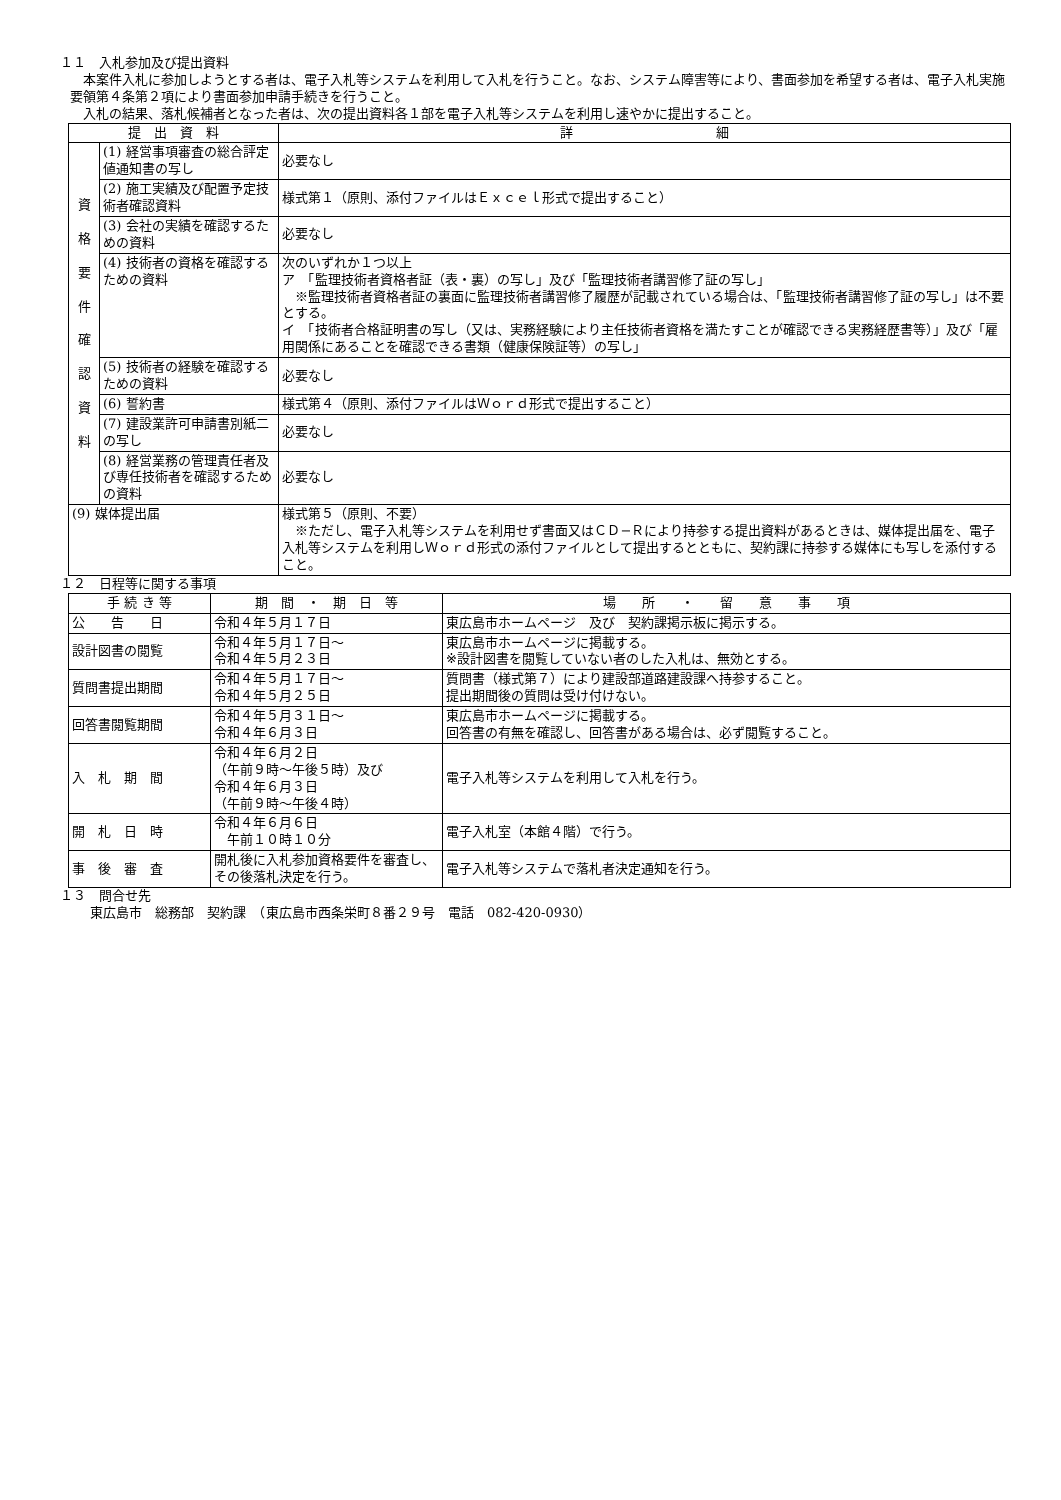１１　入札参加及び提出資料
本案件入札に参加しようとする者は、電子入札等システムを利用して入札を行うこと。なお、システム障害等により、書面参加を希望する者は、電子入札実施要領第４条第２項により書面参加申請手続きを行うこと。
入札の結果、落札候補者となった者は、次の提出資料各１部を電子入札等システムを利用し速やかに提出すること。
| 提 出 資 料 | | 詳 細 |
| --- | --- | --- |
| 資 格 要 件 確 認 資 料 | (1) 経営事項審査の総合評定値通知書の写し | 必要なし |
| | (2) 施工実績及び配置予定技術者確認資料 | 様式第１（原則、添付ファイルはＥｘｃｅｌ形式で提出すること） |
| | (3) 会社の実績を確認するための資料 | 必要なし |
| | (4) 技術者の資格を確認するための資料 | 次のいずれか１つ以上 ア 「監理技術者資格者証（表・裏）の写し」及び「監理技術者講習修了証の写し」 ※監理技術者資格者証の裏面に監理技術者講習修了履歴が記載されている場合は、「監理技術者講習修了証の写し」は不要とする。 イ 「技術者合格証明書の写し（又は、実務経験により主任技術者資格を満たすことが確認できる実務経歴書等）」及び「雇用関係にあることを確認できる書類（健康保険証等）の写し」 |
| | (5) 技術者の経験を確認するための資料 | 必要なし |
| | (6) 誓約書 | 様式第４（原則、添付ファイルはＷｏｒｄ形式で提出すること） |
| | (7) 建設業許可申請書別紙二の写し | 必要なし |
| | (8) 経営業務の管理責任者及び専任技術者を確認するための資料 | 必要なし |
| (9) 媒体提出届 | | 様式第５（原則、不要） ※ただし、電子入札等システムを利用せず書面又はＣＤ−Ｒにより持参する提出資料があるときは、媒体提出届を、電子入札等システムを利用しＷｏｒｄ形式の添付ファイルとして提出するとともに、契約課に持参する媒体にも写しを添付すること。 |
１２　日程等に関する事項
| 手 続 き 等 | 期 間 ・ 期 日 等 | 場 所 ・ 留 意 事 項 |
| --- | --- | --- |
| 公 告 日 | 令和４年５月１７日 | 東広島市ホームページ 及び 契約課掲示板に掲示する。 |
| 設計図書の閲覧 | 令和４年５月１７日～ 令和４年５月２３日 | 東広島市ホームページに掲載する。 ※設計図書を閲覧していない者のした入札は、無効とする。 |
| 質問書提出期間 | 令和４年５月１７日～ 令和４年５月２５日 | 質問書（様式第７）により建設部道路建設課へ持参すること。 提出期間後の質問は受け付けない。 |
| 回答書閲覧期間 | 令和４年５月３１日～ 令和４年６月３日 | 東広島市ホームページに掲載する。 回答書の有無を確認し、回答書がある場合は、必ず閲覧すること。 |
| 入 札 期 間 | 令和４年６月２日 （午前９時～午後５時）及び 令和４年６月３日 （午前９時～午後４時） | 電子入札等システムを利用して入札を行う。 |
| 開 札 日 時 | 令和４年６月６日 午前１０時１０分 | 電子入札室（本館４階）で行う。 |
| 事 後 審 査 | 開札後に入札参加資格要件を審査し、その後落札決定を行う。 | 電子入札等システムで落札者決定通知を行う。 |
１３　問合せ先
東広島市　総務部　契約課　（東広島市西条栄町８番２９号　電話　082-420-0930）